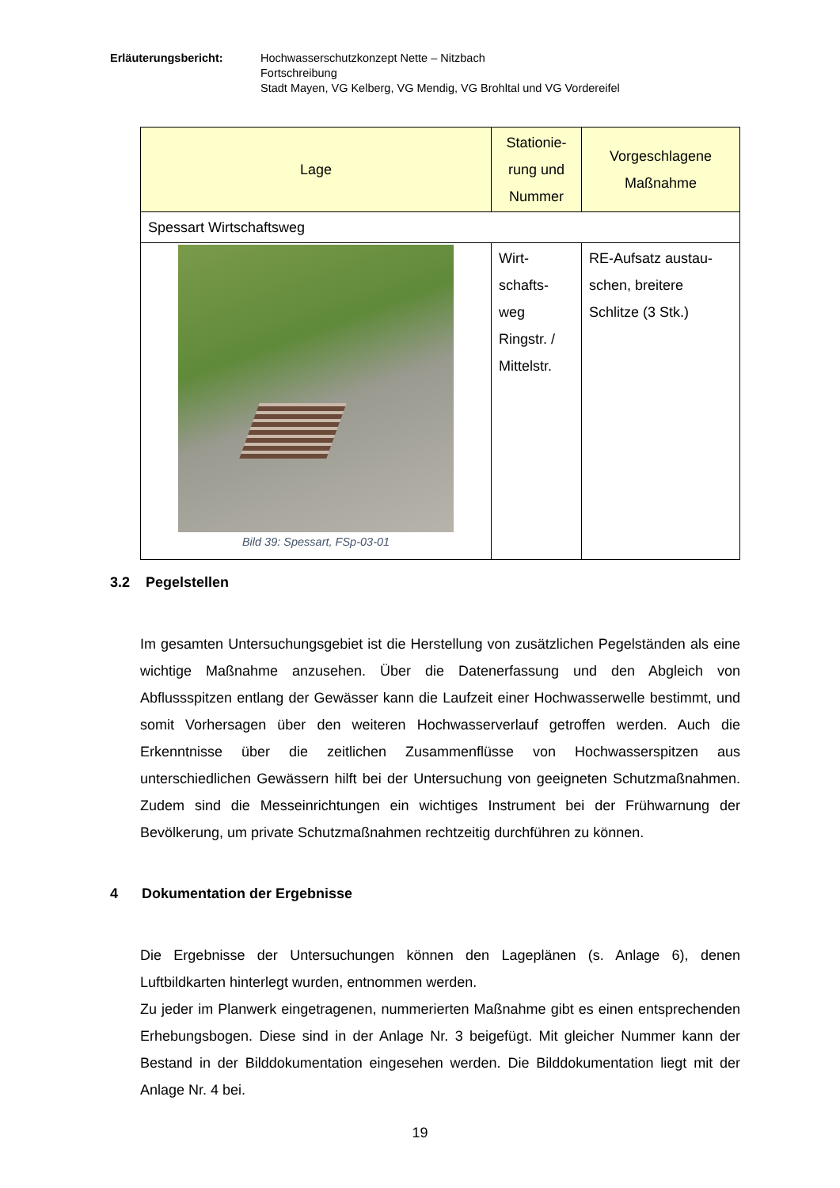Erläuterungsbericht: Hochwasserschutzkonzept Nette – Nitzbach
Fortschreibung
Stadt Mayen, VG Kelberg, VG Mendig, VG Brohltal und VG Vordereifel
| Lage | Stationie- rung und Nummer | Vorgeschlagene Maßnahme |
| --- | --- | --- |
| Spessart Wirtschaftsweg | | |
| Bild 39: Spessart, FSp-03-01 | Wirt- schafts- weg Ringstr. / Mittelstr. | RE-Aufsatz austau- schen, breitere Schlitze (3 Stk.) |
3.2 Pegelstellen
Im gesamten Untersuchungsgebiet ist die Herstellung von zusätzlichen Pegelständen als eine wichtige Maßnahme anzusehen. Über die Datenerfassung und den Abgleich von Abflussspitzen entlang der Gewässer kann die Laufzeit einer Hochwasserwelle bestimmt, und somit Vorhersagen über den weiteren Hochwasserverlauf getroffen werden. Auch die Erkenntnisse über die zeitlichen Zusammenflüsse von Hochwasserspitzen aus unterschiedlichen Gewässern hilft bei der Untersuchung von geeigneten Schutzmaßnahmen. Zudem sind die Messeinrichtungen ein wichtiges Instrument bei der Frühwarnung der Bevölkerung, um private Schutzmaßnahmen rechtzeitig durchführen zu können.
4 Dokumentation der Ergebnisse
Die Ergebnisse der Untersuchungen können den Lageplänen (s. Anlage 6), denen Luftbildkarten hinterlegt wurden, entnommen werden.
Zu jeder im Planwerk eingetragenen, nummerierten Maßnahme gibt es einen entsprechenden Erhebungsbogen. Diese sind in der Anlage Nr. 3 beigefügt. Mit gleicher Nummer kann der Bestand in der Bilddokumentation eingesehen werden. Die Bilddokumentation liegt mit der Anlage Nr. 4 bei.
19